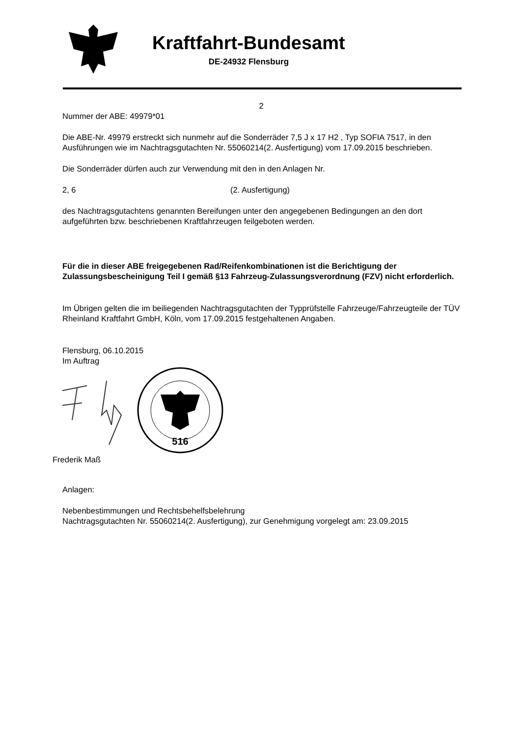Kraftfahrt-Bundesamt
DE-24932 Flensburg
2
Nummer der ABE: 49979*01
Die ABE-Nr. 49979 erstreckt sich nunmehr auf die Sonderräder 7,5 J x 17 H2 , Typ SOFIA 7517, in den Ausführungen wie im Nachtragsgutachten Nr. 55060214(2. Ausfertigung) vom 17.09.2015 beschrieben.
Die Sonderräder dürfen auch zur Verwendung mit den in den Anlagen Nr.
2, 6 (2. Ausfertigung)
des Nachtragsgutachtens genannten Bereifungen unter den angegebenen Bedingungen an den dort aufgeführten bzw. beschriebenen Kraftfahrzeugen feilgeboten werden.
Für die in dieser ABE freigegebenen Rad/Reifenkombinationen ist die Berichtigung der Zulassungsbescheinigung Teil I gemäß §13 Fahrzeug-Zulassungsverordnung (FZV) nicht erforderlich.
Im Übrigen gelten die im beiliegenden Nachtragsgutachten der Typprüfstelle Fahrzeuge/Fahrzeugteile der TÜV Rheinland Kraftfahrt GmbH, Köln, vom 17.09.2015 festgehaltenen Angaben.
Flensburg, 06.10.2015
Im Auftrag
516
Frederik Maß
Anlagen:
Nebenbestimmungen und Rechtsbehelfsbelehrung
Nachtragsgutachten Nr. 55060214(2. Ausfertigung), zur Genehmigung vorgelegt am: 23.09.2015